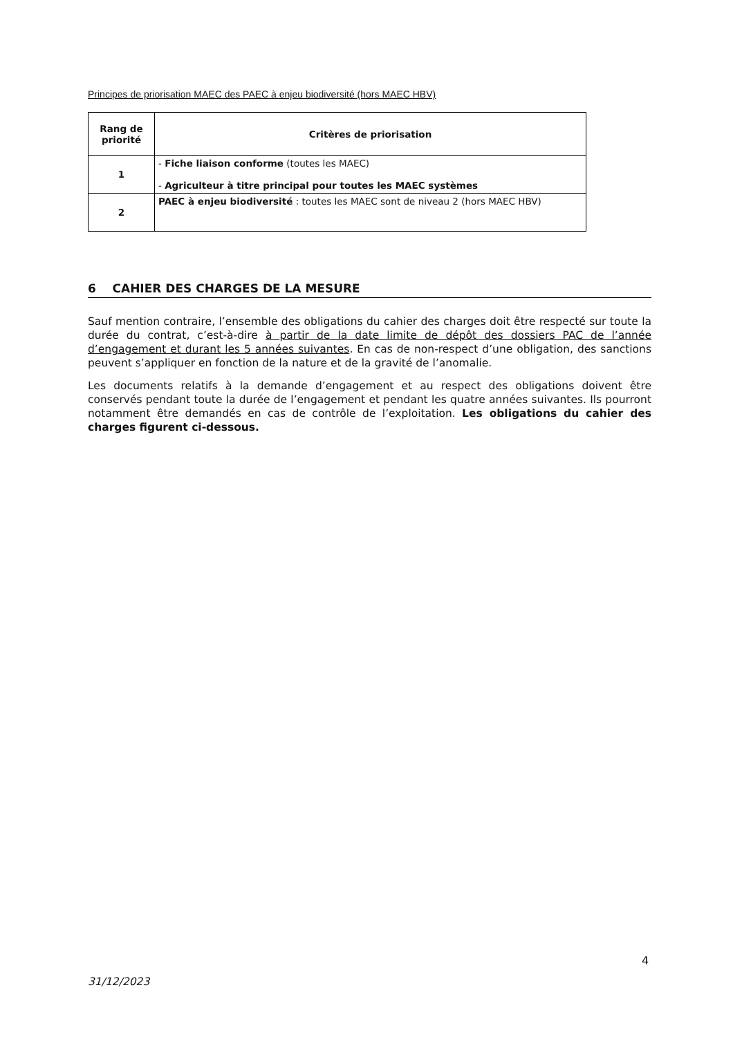Principes de priorisation MAEC des PAEC à enjeu biodiversité (hors MAEC HBV)
| Rang de priorité | Critères de priorisation |
| --- | --- |
| 1 | - Fiche liaison conforme (toutes les MAEC) - Agriculteur à titre principal pour toutes les MAEC systèmes |
| 2 | PAEC à enjeu biodiversité : toutes les MAEC sont de niveau 2 (hors MAEC HBV) |
6 CAHIER DES CHARGES DE LA MESURE
Sauf mention contraire, l’ensemble des obligations du cahier des charges doit être respecté sur toute la durée du contrat, c’est-à-dire à partir de la date limite de dépôt des dossiers PAC de l’année d’engagement et durant les 5 années suivantes. En cas de non-respect d’une obligation, des sanctions peuvent s’appliquer en fonction de la nature et de la gravité de l’anomalie.
Les documents relatifs à la demande d’engagement et au respect des obligations doivent être conservés pendant toute la durée de l’engagement et pendant les quatre années suivantes. Ils pourront notamment être demandés en cas de contrôle de l’exploitation. Les obligations du cahier des charges figurent ci-dessous.
4
31/12/2023